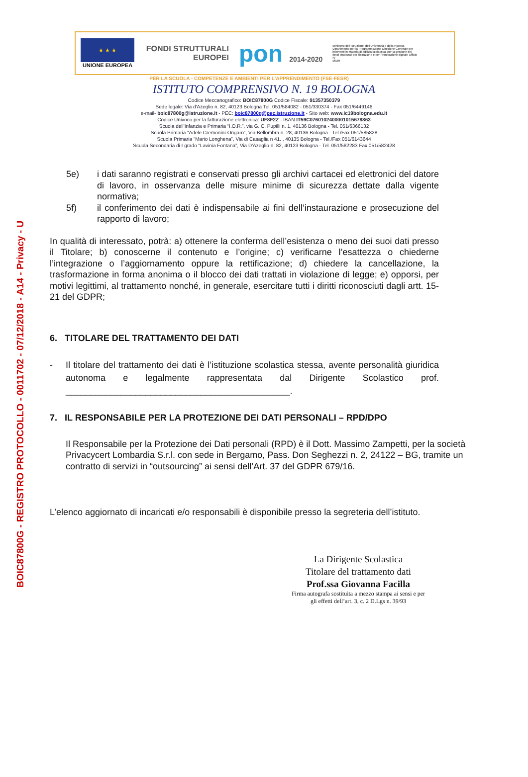BOIC87800G - REGISTRO PROTOCOLLO - 0011702 - 07/12/2018 - A14 - Privacy - U
★ ★ ★
UNIONE EUROPEA
FONDI STRUTTURALI EUROPEI
pon 2014-2020
Ministero dell'Istruzione, dell'Università e della Ricerca Dipartimento per la Programmazione Direzione Generale per interventi in materia di edilizia scolastica, per la gestione dei fondi strutturali per l'istruzione e per l'innovazione digitale Ufficio IV
MIUR
PER LA SCUOLA - COMPETENZE E AMBIENTI PER L'APPRENDIMENTO (FSE-FESR)
ISTITUTO COMPRENSIVO N. 19 BOLOGNA
Codice Meccanografico: BOIC87800G Codice Fiscale: 91357350379
Sede legale: Via d'Azeglio n. 82, 40123 Bologna Tel. 051/584082 - 051/330374 - Fax 051/6449146
e-mail- boic87800g@istruzione.it - PEC: boic87800g@pec.istruzione.it - Sito web: www.ic19bologna.edu.it
Codice Univoco per la fatturazione elettronica: UF8F2Z - IBAN IT59C0760102400001015678863
Scuola dell'Infanzia e Primaria “I.O.R.”, via G. C. Pupilli n. 1, 40136 Bologna - Tel. 051/6366132
Scuola Primaria “Adele Cremonini-Ongaro”, Via Bellombra n. 28, 40136 Bologna - Tel./Fax 051/585828
Scuola Primaria “Mario Longhena”, Via di Casaglia n 41. , 40135 Bologna - Tel./Fax 051/6143644
Scuola Secondaria di I grado “Lavinia Fontana”, Via D'Azeglio n. 82, 40123 Bologna - Tel. 051/582283 Fax 051/582428
5e) i dati saranno registrati e conservati presso gli archivi cartacei ed elettronici del datore di lavoro, in osservanza delle misure minime di sicurezza dettate dalla vigente normativa;
5f) il conferimento dei dati è indispensabile ai fini dell’instaurazione e prosecuzione del rapporto di lavoro;
In qualità di interessato, potrà: a) ottenere la conferma dell’esistenza o meno dei suoi dati presso il Titolare; b) conoscerne il contenuto e l’origine; c) verificarne l’esattezza o chiederne l’integrazione o l’aggiornamento oppure la rettificazione; d) chiedere la cancellazione, la trasformazione in forma anonima o il blocco dei dati trattati in violazione di legge; e) opporsi, per motivi legittimi, al trattamento nonché, in generale, esercitare tutti i diritti riconosciuti dagli artt. 15-21 del GDPR;
6. TITOLARE DEL TRATTAMENTO DEI DATI
- Il titolare del trattamento dei dati è l’istituzione scolastica stessa, avente personalità giuridica autonoma e legalmente rappresentata dal Dirigente Scolastico prof. _____________________________________________.
7. IL RESPONSABILE PER LA PROTEZIONE DEI DATI PERSONALI – RPD/DPO
Il Responsabile per la Protezione dei Dati personali (RPD) è il Dott. Massimo Zampetti, per la società Privacycert Lombardia S.r.l. con sede in Bergamo, Pass. Don Seghezzi n. 2, 24122 – BG, tramite un contratto di servizi in “outsourcing” ai sensi dell’Art. 37 del GDPR 679/16.
L’elenco aggiornato di incaricati e/o responsabili è disponibile presso la segreteria dell’istituto.
La Dirigente Scolastica
Titolare del trattamento dati
Prof.ssa Giovanna Facilla
Firma autografa sostituita a mezzo stampa ai sensi e per gli effetti dell’art. 3, c. 2 D.Lgs n. 39/93